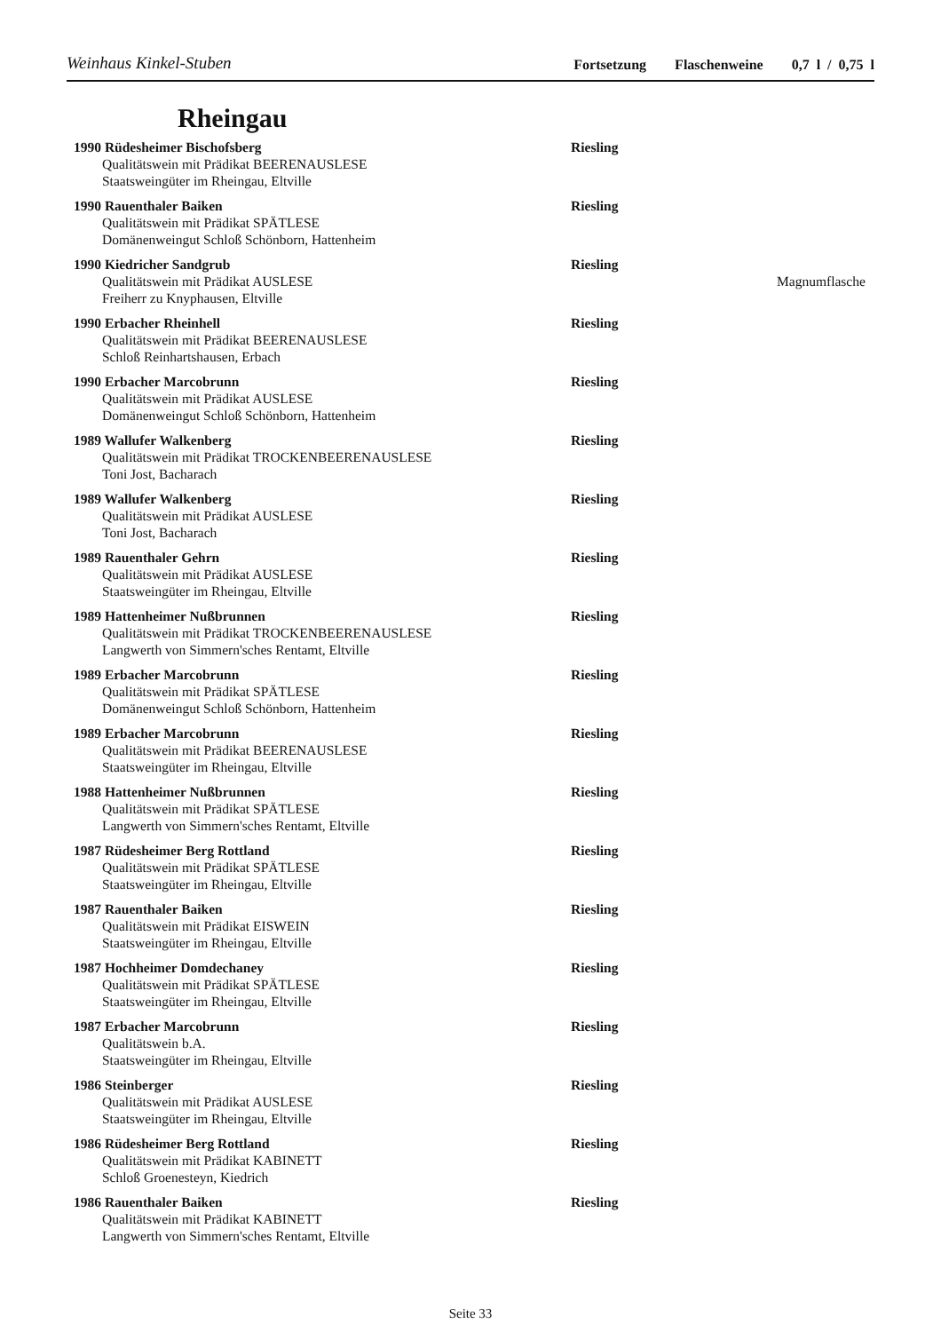Weinhaus Kinkel-Stuben
Fortsetzung Flaschenweine 0,7 l / 0,75 l
Rheingau
1990 Rüdesheimer Bischofsberg Riesling
Qualitätswein mit Prädikat BEERENAUSLESE
Staatsweingüter im Rheingau, Eltville
1990 Rauenthaler Baiken Riesling
Qualitätswein mit Prädikat SPÄTLESE
Domänenweingut Schloß Schönborn, Hattenheim
1990 Kiedricher Sandgrub Riesling
Qualitätswein mit Prädikat AUSLESE Magnumflasche
Freiherr zu Knyphausen, Eltville
1990 Erbacher Rheinhell Riesling
Qualitätswein mit Prädikat BEERENAUSLESE
Schloß Reinhartshausen, Erbach
1990 Erbacher Marcobrunn Riesling
Qualitätswein mit Prädikat AUSLESE
Domänenweingut Schloß Schönborn, Hattenheim
1989 Wallufer Walkenberg Riesling
Qualitätswein mit Prädikat TROCKENBEERENAUSLESE
Toni Jost, Bacharach
1989 Wallufer Walkenberg Riesling
Qualitätswein mit Prädikat AUSLESE
Toni Jost, Bacharach
1989 Rauenthaler Gehrn Riesling
Qualitätswein mit Prädikat AUSLESE
Staatsweingüter im Rheingau, Eltville
1989 Hattenheimer Nußbrunnen Riesling
Qualitätswein mit Prädikat TROCKENBEERENAUSLESE
Langwerth von Simmern'sches Rentamt, Eltville
1989 Erbacher Marcobrunn Riesling
Qualitätswein mit Prädikat SPÄTLESE
Domänenweingut Schloß Schönborn, Hattenheim
1989 Erbacher Marcobrunn Riesling
Qualitätswein mit Prädikat BEERENAUSLESE
Staatsweingüter im Rheingau, Eltville
1988 Hattenheimer Nußbrunnen Riesling
Qualitätswein mit Prädikat SPÄTLESE
Langwerth von Simmern'sches Rentamt, Eltville
1987 Rüdesheimer Berg Rottland Riesling
Qualitätswein mit Prädikat SPÄTLESE
Staatsweingüter im Rheingau, Eltville
1987 Rauenthaler Baiken Riesling
Qualitätswein mit Prädikat EISWEIN
Staatsweingüter im Rheingau, Eltville
1987 Hochheimer Domdechaney Riesling
Qualitätswein mit Prädikat SPÄTLESE
Staatsweingüter im Rheingau, Eltville
1987 Erbacher Marcobrunn Riesling
Qualitätswein b.A.
Staatsweingüter im Rheingau, Eltville
1986 Steinberger Riesling
Qualitätswein mit Prädikat AUSLESE
Staatsweingüter im Rheingau, Eltville
1986 Rüdesheimer Berg Rottland Riesling
Qualitätswein mit Prädikat KABINETT
Schloß Groenesteyn, Kiedrich
1986 Rauenthaler Baiken Riesling
Qualitätswein mit Prädikat KABINETT
Langwerth von Simmern'sches Rentamt, Eltville
Seite 33